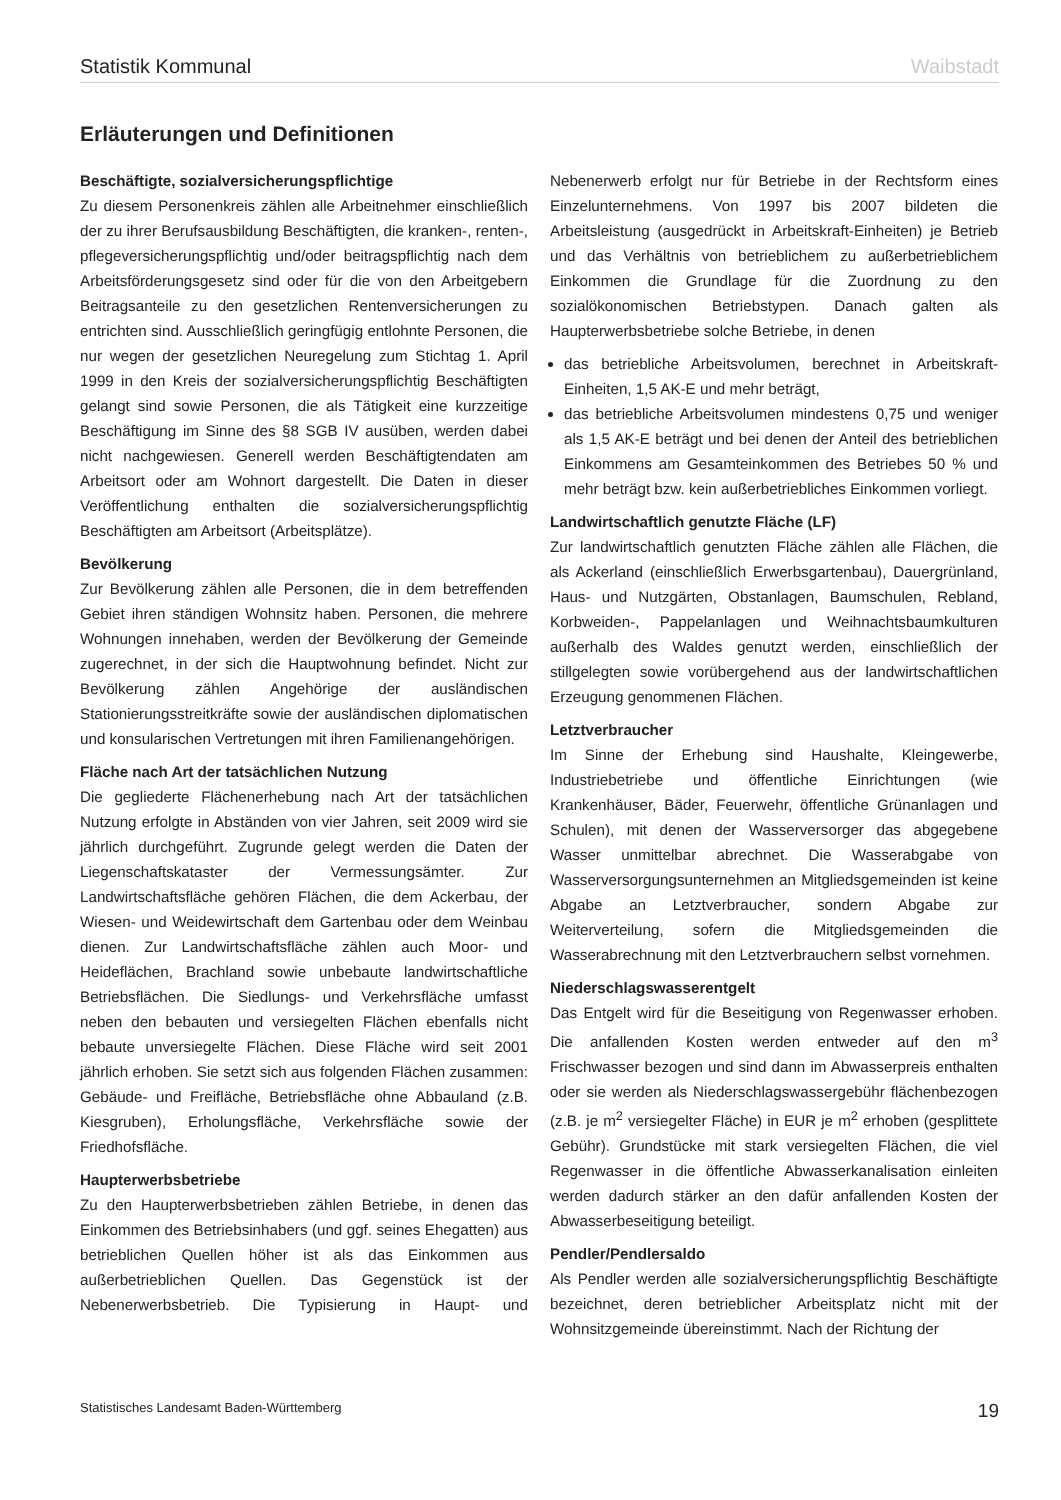Statistik Kommunal Waibstadt
Erläuterungen und Definitionen
Beschäftigte, sozialversicherungspflichtige
Zu diesem Personenkreis zählen alle Arbeitnehmer einschließlich der zu ihrer Berufsausbildung Beschäftigten, die kranken-, renten-, pflegeversicherungspflichtig und/oder beitragspflichtig nach dem Arbeitsförderungsgesetz sind oder für die von den Arbeitgebern Beitragsanteile zu den gesetzlichen Rentenversicherungen zu entrichten sind. Ausschließlich geringfügig entlohnte Personen, die nur wegen der gesetzlichen Neuregelung zum Stichtag 1. April 1999 in den Kreis der sozialversicherungspflichtig Beschäftigten gelangt sind sowie Personen, die als Tätigkeit eine kurzzeitige Beschäftigung im Sinne des §8 SGB IV ausüben, werden dabei nicht nachgewiesen. Generell werden Beschäftigtendaten am Arbeitsort oder am Wohnort dargestellt. Die Daten in dieser Veröffentlichung enthalten die sozialversicherungspflichtig Beschäftigten am Arbeitsort (Arbeitsplätze).
Bevölkerung
Zur Bevölkerung zählen alle Personen, die in dem betreffenden Gebiet ihren ständigen Wohnsitz haben. Personen, die mehrere Wohnungen innehaben, werden der Bevölkerung der Gemeinde zugerechnet, in der sich die Hauptwohnung befindet. Nicht zur Bevölkerung zählen Angehörige der ausländischen Stationierungsstreitkräfte sowie der ausländischen diplomatischen und konsularischen Vertretungen mit ihren Familienangehörigen.
Fläche nach Art der tatsächlichen Nutzung
Die gegliederte Flächenerhebung nach Art der tatsächlichen Nutzung erfolgte in Abständen von vier Jahren, seit 2009 wird sie jährlich durchgeführt. Zugrunde gelegt werden die Daten der Liegenschaftskataster der Vermessungsämter. Zur Landwirtschaftsfläche gehören Flächen, die dem Ackerbau, der Wiesen- und Weidewirtschaft dem Gartenbau oder dem Weinbau dienen. Zur Landwirtschaftsfläche zählen auch Moor- und Heideflächen, Brachland sowie unbebaute landwirtschaftliche Betriebsflächen. Die Siedlungs- und Verkehrsfläche umfasst neben den bebauten und versiegelten Flächen ebenfalls nicht bebaute unversiegelte Flächen. Diese Fläche wird seit 2001 jährlich erhoben. Sie setzt sich aus folgenden Flächen zusammen: Gebäude- und Freifläche, Betriebsfläche ohne Abbauland (z.B. Kiesgruben), Erholungsfläche, Verkehrsfläche sowie der Friedhofsfläche.
Haupterwerbsbetriebe
Zu den Haupterwerbsbetrieben zählen Betriebe, in denen das Einkommen des Betriebsinhabers (und ggf. seines Ehegatten) aus betrieblichen Quellen höher ist als das Einkommen aus außerbetrieblichen Quellen. Das Gegenstück ist der Nebenerwerbsbetrieb. Die Typisierung in Haupt- und Nebenerwerb erfolgt nur für Betriebe in der Rechtsform eines Einzelunternehmens. Von 1997 bis 2007 bildeten die Arbeitsleistung (ausgedrückt in Arbeitskraft-Einheiten) je Betrieb und das Verhältnis von betrieblichem zu außerbetrieblichem Einkommen die Grundlage für die Zuordnung zu den sozialökonomischen Betriebstypen. Danach galten als Haupterwerbsbetriebe solche Betriebe, in denen
das betriebliche Arbeitsvolumen, berechnet in Arbeitskraft-Einheiten, 1,5 AK-E und mehr beträgt,
das betriebliche Arbeitsvolumen mindestens 0,75 und weniger als 1,5 AK-E beträgt und bei denen der Anteil des betrieblichen Einkommens am Gesamteinkommen des Betriebes 50 % und mehr beträgt bzw. kein außerbetriebliches Einkommen vorliegt.
Landwirtschaftlich genutzte Fläche (LF)
Zur landwirtschaftlich genutzten Fläche zählen alle Flächen, die als Ackerland (einschließlich Erwerbsgartenbau), Dauergrünland, Haus- und Nutzgärten, Obstanlagen, Baumschulen, Rebland, Korbweiden-, Pappelanlagen und Weihnachtsbaumkulturen außerhalb des Waldes genutzt werden, einschließlich der stillgelegten sowie vorübergehend aus der landwirtschaftlichen Erzeugung genommenen Flächen.
Letztverbraucher
Im Sinne der Erhebung sind Haushalte, Kleingewerbe, Industriebetriebe und öffentliche Einrichtungen (wie Krankenhäuser, Bäder, Feuerwehr, öffentliche Grünanlagen und Schulen), mit denen der Wasserversorger das abgegebene Wasser unmittelbar abrechnet. Die Wasserabgabe von Wasserversorgungsunternehmen an Mitgliedsgemeinden ist keine Abgabe an Letztverbraucher, sondern Abgabe zur Weiterverteilung, sofern die Mitgliedsgemeinden die Wasserabrechnung mit den Letztverbrauchern selbst vornehmen.
Niederschlagswasserentgelt
Das Entgelt wird für die Beseitigung von Regenwasser erhoben. Die anfallenden Kosten werden entweder auf den m<sup>3</sup> Frischwasser bezogen und sind dann im Abwasserpreis enthalten oder sie werden als Niederschlagswassergebühr flächenbezogen (z.B. je m<sup>2</sup> versiegelter Fläche) in EUR je m<sup>2</sup> erhoben (gesplittete Gebühr). Grundstücke mit stark versiegelten Flächen, die viel Regenwasser in die öffentliche Abwasserkanalisation einleiten werden dadurch stärker an den dafür anfallenden Kosten der Abwasserbeseitigung beteiligt.
Pendler/Pendlersaldo
Als Pendler werden alle sozialversicherungspflichtig Beschäftigte bezeichnet, deren betrieblicher Arbeitsplatz nicht mit der Wohnsitzgemeinde übereinstimmt. Nach der Richtung der
Statistisches Landesamt Baden-Württemberg 19